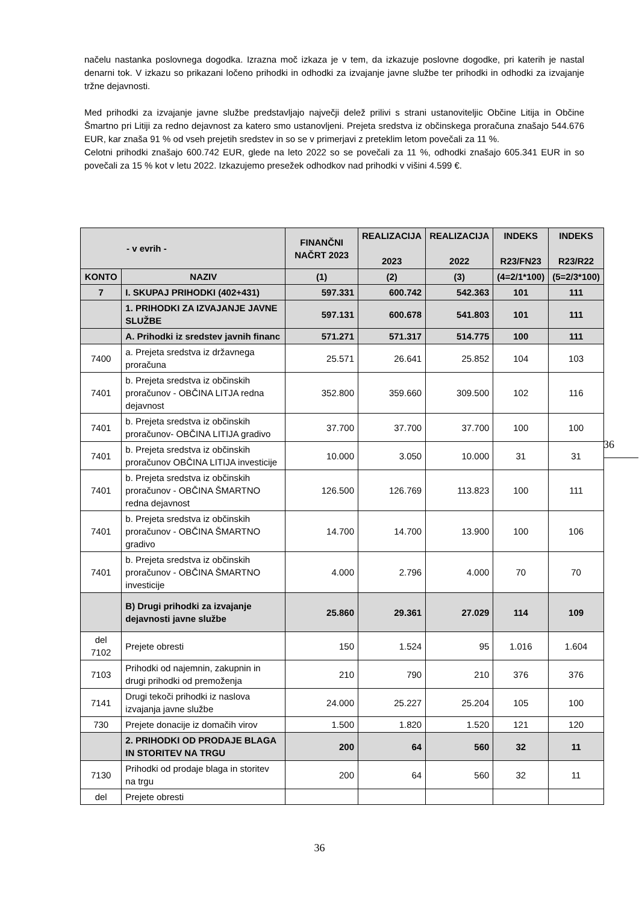načelu nastanka poslovnega dogodka. Izrazna moč izkaza je v tem, da izkazuje poslovne dogodke, pri katerih je nastal denarni tok. V izkazu so prikazani ločeno prihodki in odhodki za izvajanje javne službe ter prihodki in odhodki za izvajanje tržne dejavnosti.
Med prihodki za izvajanje javne službe predstavljajo največji delež prilivi s strani ustanoviteljic Občine Litija in Občine Šmartno pri Litiji za redno dejavnost za katero smo ustanovljeni. Prejeta sredstva iz občinskega proračuna znašajo 544.676 EUR, kar znaša 91 % od vseh prejetih sredstev in so se v primerjavi z preteklim letom povečali za 11 %.
Celotni prihodki znašajo 600.742 EUR, glede na leto 2022 so se povečali za 11 %, odhodki znašajo 605.341 EUR in so povečali za 15 % kot v letu 2022. Izkazujemo presežek odhodkov nad prihodki v višini 4.599 €.
| - v evrih - | | FINANČNI NAČRT 2023 | REALIZACIJA 2023 | REALIZACIJA 2022 | INDEKS R23/FN23 | INDEKS R23/R22 |
| --- | --- | --- | --- | --- | --- | --- |
| KONTO | NAZIV | (1) | (2) | (3) | (4=2/1*100) | (5=2/3*100) |
| 7 | I. SKUPAJ PRIHODKI (402+431) | 597.331 | 600.742 | 542.363 | 101 | 111 |
| | 1. PRIHODKI ZA IZVAJANJE JAVNE SLUŽBE | 597.131 | 600.678 | 541.803 | 101 | 111 |
| | A. Prihodki iz sredstev javnih financ | 571.271 | 571.317 | 514.775 | 100 | 111 |
| 7400 | a. Prejeta sredstva iz državnega proračuna | 25.571 | 26.641 | 25.852 | 104 | 103 |
| 7401 | b. Prejeta sredstva iz občinskih proračunov - OBČINA LITJA redna dejavnost | 352.800 | 359.660 | 309.500 | 102 | 116 |
| 7401 | b. Prejeta sredstva iz občinskih proračunov- OBČINA LITIJA gradivo | 37.700 | 37.700 | 37.700 | 100 | 100 |
| 7401 | b. Prejeta sredstva iz občinskih proračunov OBČINA LITIJA investicije | 10.000 | 3.050 | 10.000 | 31 | 31 |
| 7401 | b. Prejeta sredstva iz občinskih proračunov - OBČINA ŠMARTNO redna dejavnost | 126.500 | 126.769 | 113.823 | 100 | 111 |
| 7401 | b. Prejeta sredstva iz občinskih proračunov - OBČINA ŠMARTNO gradivo | 14.700 | 14.700 | 13.900 | 100 | 106 |
| 7401 | b. Prejeta sredstva iz občinskih proračunov - OBČINA ŠMARTNO investicije | 4.000 | 2.796 | 4.000 | 70 | 70 |
| | B) Drugi prihodki za izvajanje dejavnosti javne službe | 25.860 | 29.361 | 27.029 | 114 | 109 |
| del 7102 | Prejete obresti | 150 | 1.524 | 95 | 1.016 | 1.604 |
| 7103 | Prihodki od najemnin, zakupnin in drugi prihodki od premoženja | 210 | 790 | 210 | 376 | 376 |
| 7141 | Drugi tekoči prihodki iz naslova izvajanja javne službe | 24.000 | 25.227 | 25.204 | 105 | 100 |
| 730 | Prejete donacije iz domačih virov | 1.500 | 1.820 | 1.520 | 121 | 120 |
| | 2. PRIHODKI OD PRODAJE BLAGA IN STORITEV NA TRGU | 200 | 64 | 560 | 32 | 11 |
| 7130 | Prihodki od prodaje blaga in storitev na trgu | 200 | 64 | 560 | 32 | 11 |
| del | Prejete obresti | | | | | |
36
36